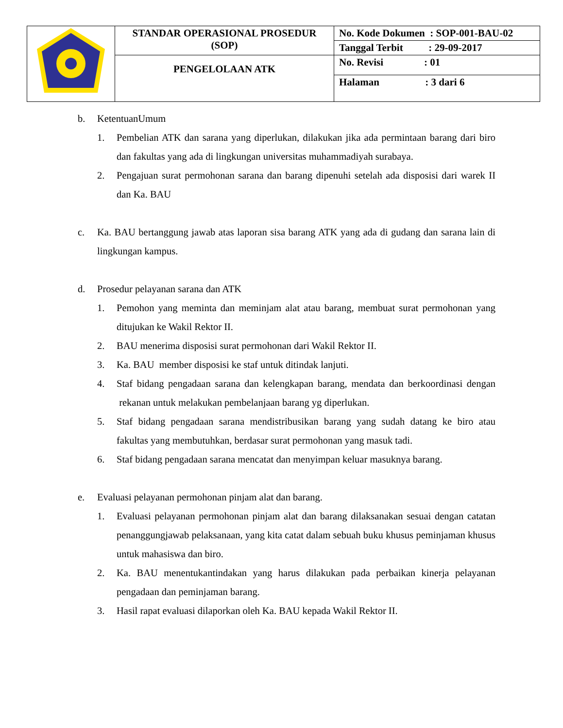| | STANDAR OPERASIONAL PROSEDUR (SOP) | No. Kode Dokumen : SOP-001-BAU-02 |
| | | Tanggal Terbit : 29-09-2017 |
| | PENGELOLAAN ATK | No. Revisi : 01 |
| | | Halaman : 3 dari 6 |
b. KetentuanUmum
1. Pembelian ATK dan sarana yang diperlukan, dilakukan jika ada permintaan barang dari biro dan fakultas yang ada di lingkungan universitas muhammadiyah surabaya.
2. Pengajuan surat permohonan sarana dan barang dipenuhi setelah ada disposisi dari warek II dan Ka. BAU
c. Ka. BAU bertanggung jawab atas laporan sisa barang ATK yang ada di gudang dan sarana lain di lingkungan kampus.
d. Prosedur pelayanan sarana dan ATK
1. Pemohon yang meminta dan meminjam alat atau barang, membuat surat permohonan yang ditujukan ke Wakil Rektor II.
2. BAU menerima disposisi surat permohonan dari Wakil Rektor II.
3. Ka. BAU member disposisi ke staf untuk ditindak lanjuti.
4. Staf bidang pengadaan sarana dan kelengkapan barang, mendata dan berkoordinasi dengan rekanan untuk melakukan pembelanjaan barang yg diperlukan.
5. Staf bidang pengadaan sarana mendistribusikan barang yang sudah datang ke biro atau fakultas yang membutuhkan, berdasar surat permohonan yang masuk tadi.
6. Staf bidang pengadaan sarana mencatat dan menyimpan keluar masuknya barang.
e. Evaluasi pelayanan permohonan pinjam alat dan barang.
1. Evaluasi pelayanan permohonan pinjam alat dan barang dilaksanakan sesuai dengan catatan penanggungjawab pelaksanaan, yang kita catat dalam sebuah buku khusus peminjaman khusus untuk mahasiswa dan biro.
2. Ka. BAU menentukantindakan yang harus dilakukan pada perbaikan kinerja pelayanan pengadaan dan peminjaman barang.
3. Hasil rapat evaluasi dilaporkan oleh Ka. BAU kepada Wakil Rektor II.